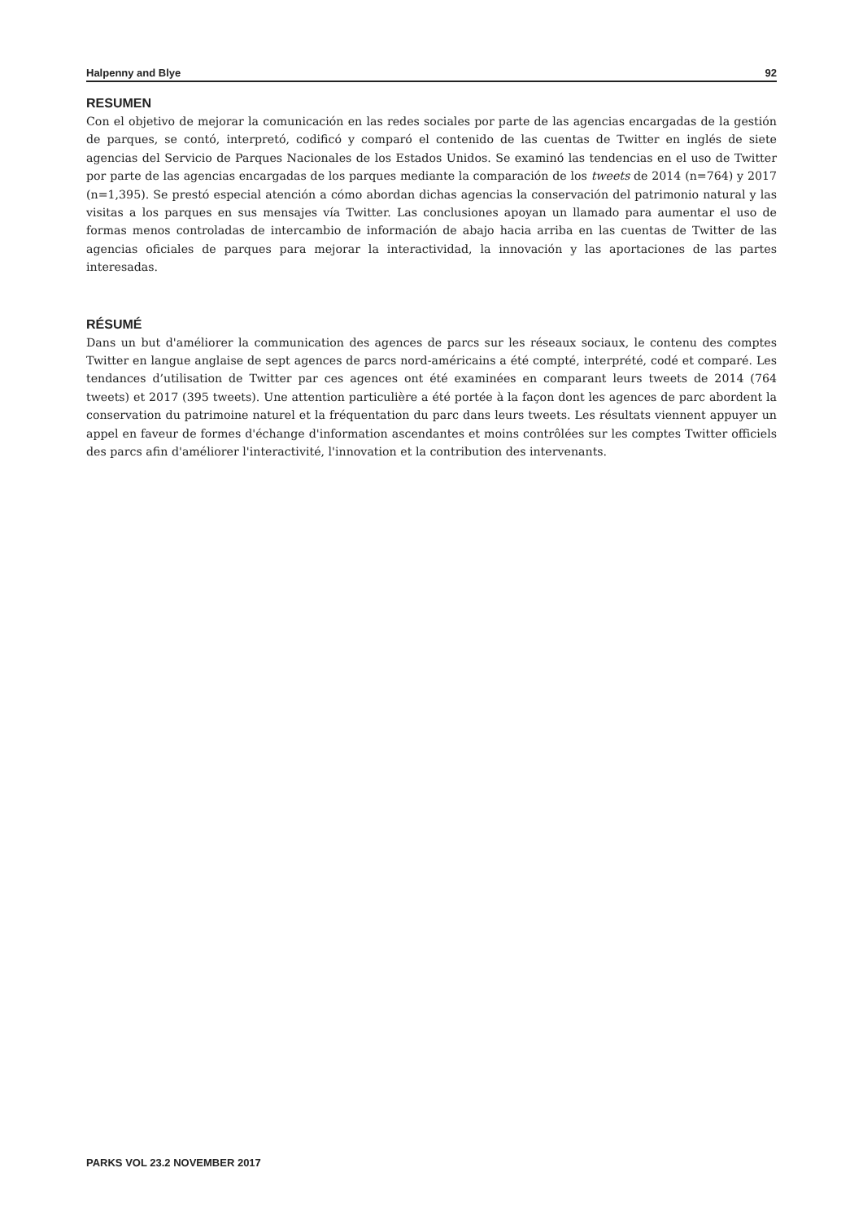Halpenny and Blye 92
RESUMEN
Con el objetivo de mejorar la comunicación en las redes sociales por parte de las agencias encargadas de la gestión de parques, se contó, interpretó, codificó y comparó el contenido de las cuentas de Twitter en inglés de siete agencias del Servicio de Parques Nacionales de los Estados Unidos. Se examinó las tendencias en el uso de Twitter por parte de las agencias encargadas de los parques mediante la comparación de los tweets de 2014 (n=764) y 2017 (n=1,395). Se prestó especial atención a cómo abordan dichas agencias la conservación del patrimonio natural y las visitas a los parques en sus mensajes vía Twitter. Las conclusiones apoyan un llamado para aumentar el uso de formas menos controladas de intercambio de información de abajo hacia arriba en las cuentas de Twitter de las agencias oficiales de parques para mejorar la interactividad, la innovación y las aportaciones de las partes interesadas.
RÉSUMÉ
Dans un but d'améliorer la communication des agences de parcs sur les réseaux sociaux, le contenu des comptes Twitter en langue anglaise de sept agences de parcs nord-américains a été compté, interprété, codé et comparé. Les tendances d’utilisation de Twitter par ces agences ont été examinées en comparant leurs tweets de 2014 (764 tweets) et 2017 (395 tweets). Une attention particulière a été portée à la façon dont les agences de parc abordent la conservation du patrimoine naturel et la fréquentation du parc dans leurs tweets. Les résultats viennent appuyer un appel en faveur de formes d'échange d'information ascendantes et moins contrôlées sur les comptes Twitter officiels des parcs afin d'améliorer l'interactivité, l'innovation et la contribution des intervenants.
PARKS VOL 23.2 NOVEMBER 2017